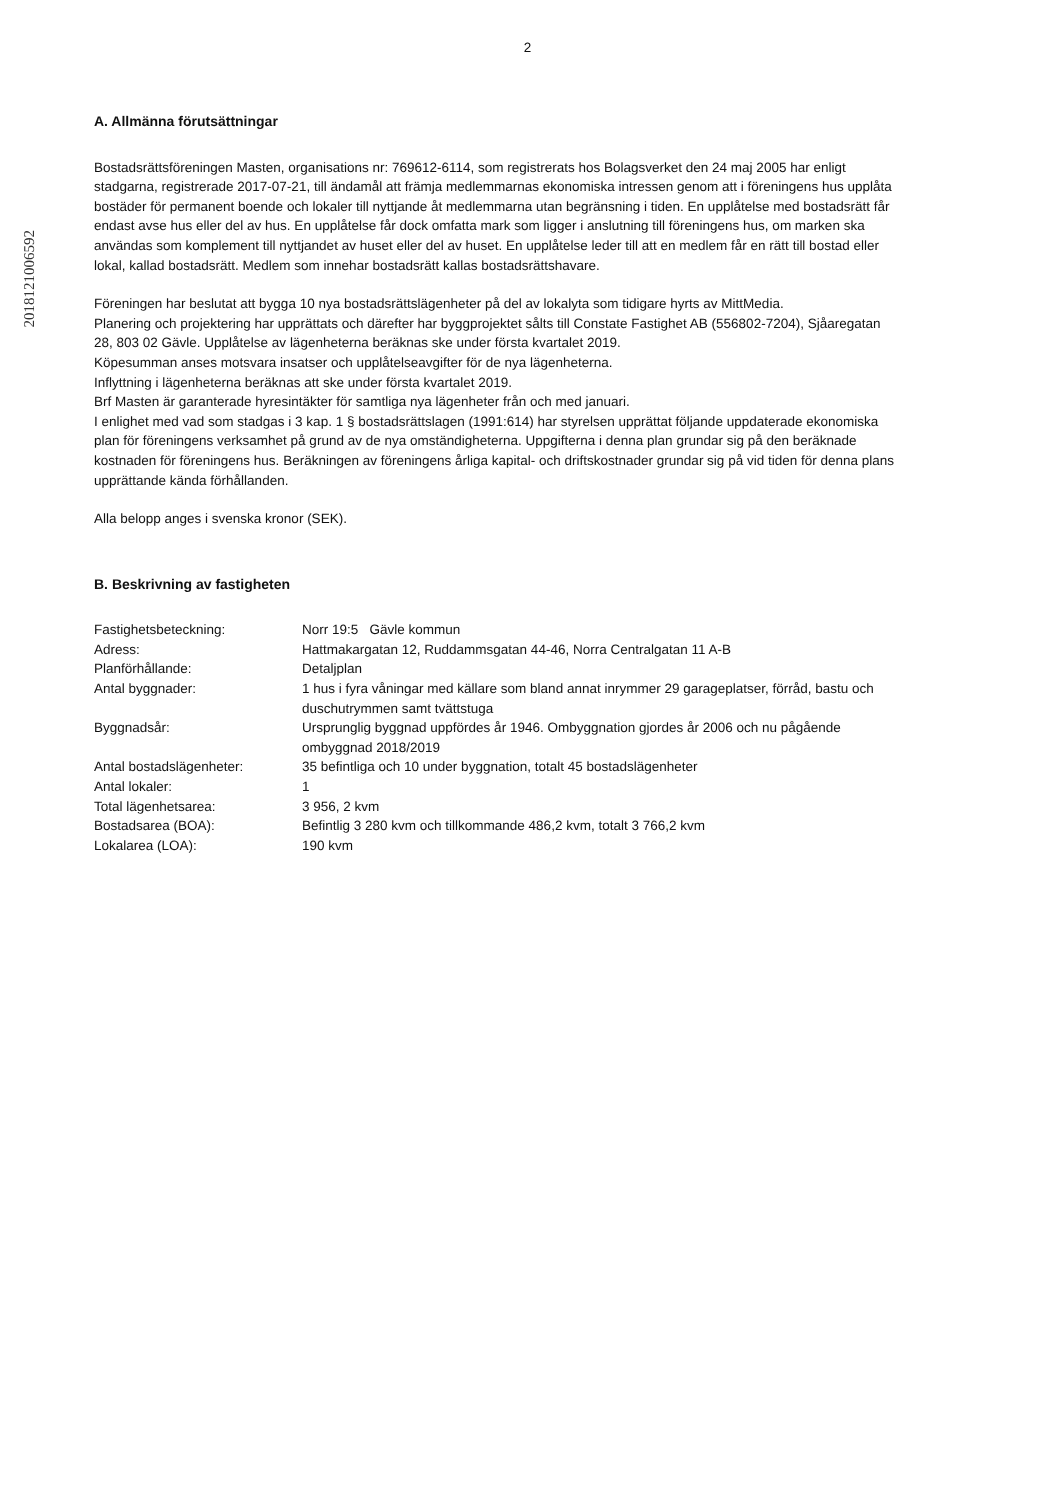2
201812100659​2
A. Allmänna förutsättningar
Bostadsrättsföreningen Masten, organisations nr: 769612-6114, som registrerats hos Bolagsverket den 24 maj 2005 har enligt stadgarna, registrerade 2017-07-21, till ändamål att främja medlemmarnas ekonomiska intressen genom att i föreningens hus upplåta bostäder för permanent boende och lokaler till nyttjande åt medlemmarna utan begränsning i tiden. En upplåtelse med bostadsrätt får endast avse hus eller del av hus. En upplåtelse får dock omfatta mark som ligger i anslutning till föreningens hus, om marken ska användas som komplement till nyttjandet av huset eller del av huset. En upplåtelse leder till att en medlem får en rätt till bostad eller lokal, kallad bostadsrätt. Medlem som innehar bostadsrätt kallas bostadsrättshavare.
Föreningen har beslutat att bygga 10 nya bostadsrättslägenheter på del av lokalyta som tidigare hyrts av MittMedia.
Planering och projektering har upprättats och därefter har byggprojektet sålts till Constate Fastighet AB (556802-7204), Sjåaregatan 28, 803 02 Gävle. Upplåtelse av lägenheterna beräknas ske under första kvartalet 2019.
Köpesumman anses motsvara insatser och upplåtelseavgifter för de nya lägenheterna.
Inflyttning i lägenheterna beräknas att ske under första kvartalet 2019.
Brf Masten är garanterade hyresintäkter för samtliga nya lägenheter från och med januari.
I enlighet med vad som stadgas i 3 kap. 1 § bostadsrättslagen (1991:614) har styrelsen upprättat följande uppdaterade ekonomiska plan för föreningens verksamhet på grund av de nya omständigheterna. Uppgifterna i denna plan grundar sig på den beräknade kostnaden för föreningens hus. Beräkningen av föreningens årliga kapital- och driftskostnader grundar sig på vid tiden för denna plans upprättande kända förhållanden.
Alla belopp anges i svenska kronor (SEK).
B. Beskrivning av fastigheten
| Fastighetsbeteckning: | Norr 19:5 Gävle kommun |
| Adress: | Hattmakargatan 12, Ruddammsgatan 44-46, Norra Centralgatan 11 A-B |
| Planförhållande: | Detaljplan |
| Antal byggnader: | 1 hus i fyra våningar med källare som bland annat inrymmer 29 garageplatser, förråd, bastu och duschutrymmen samt tvättstuga |
| Byggnadsår: | Ursprunglig byggnad uppfördes år 1946. Ombyggnation gjordes år 2006 och nu pågående ombyggnad 2018/2019 |
| Antal bostadslägenheter: | 35 befintliga och 10 under byggnation, totalt 45 bostadslägenheter |
| Antal lokaler: | 1 |
| Total lägenhetsarea: | 3 956, 2 kvm |
| Bostadsarea (BOA): | Befintlig 3 280 kvm och tillkommande 486,2 kvm, totalt 3 766,2 kvm |
| Lokalarea (LOA): | 190 kvm |